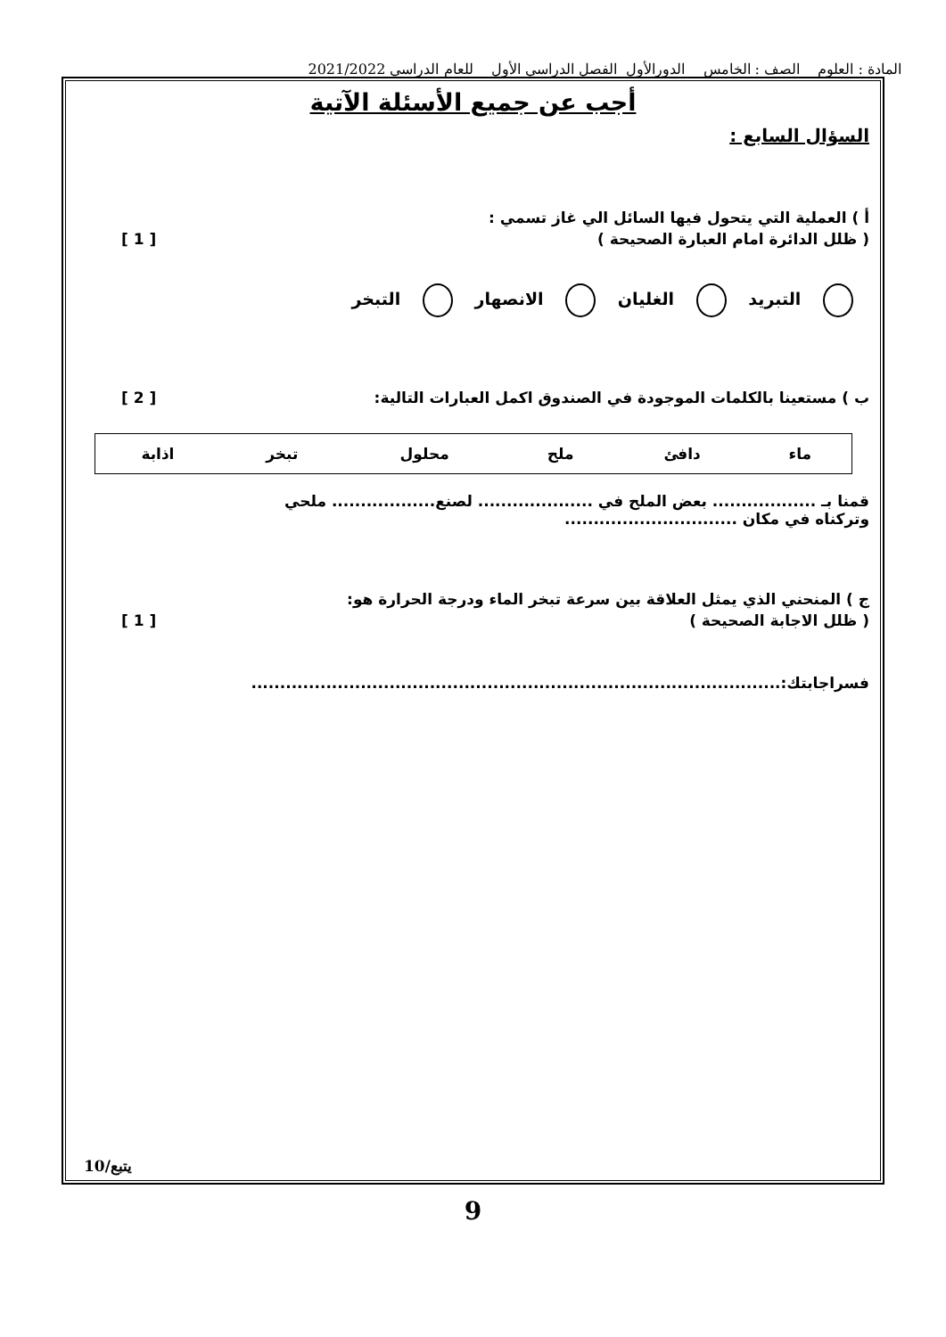المادة : العلوم الصف : الخامس الدورالأول الفصل الدراسي الأول للعام الدراسي 2021/2022
أجب عن جميع الأسئلة الآتية
السؤال السابع :
أ ) العملية التي يتحول فيها السائل الي غاز تسمي :
( ظلل الدائرة امام العبارة الصحيحة ) [ 1 ]
التبريد الغليان الانصهار التبخر
ب ) مستعينا بالكلمات الموجودة في الصندوق اكمل العبارات التالية: [ 2 ]
| ماء | دافئ | ملح | محلول | تبخر | اذابة |
قمنا بـ .................. بعض الملح في .................... لصنع.................. ملحي
وتركناه في مكان ..............................
ج ) المنحني الذي يمثل العلاقة بين سرعة تبخر الماء ودرجة الحرارة هو:
( ظلل الاجابة الصحيحة ) [ 1 ]
فسراجابتك:............................................................................................
يتبع/10
9